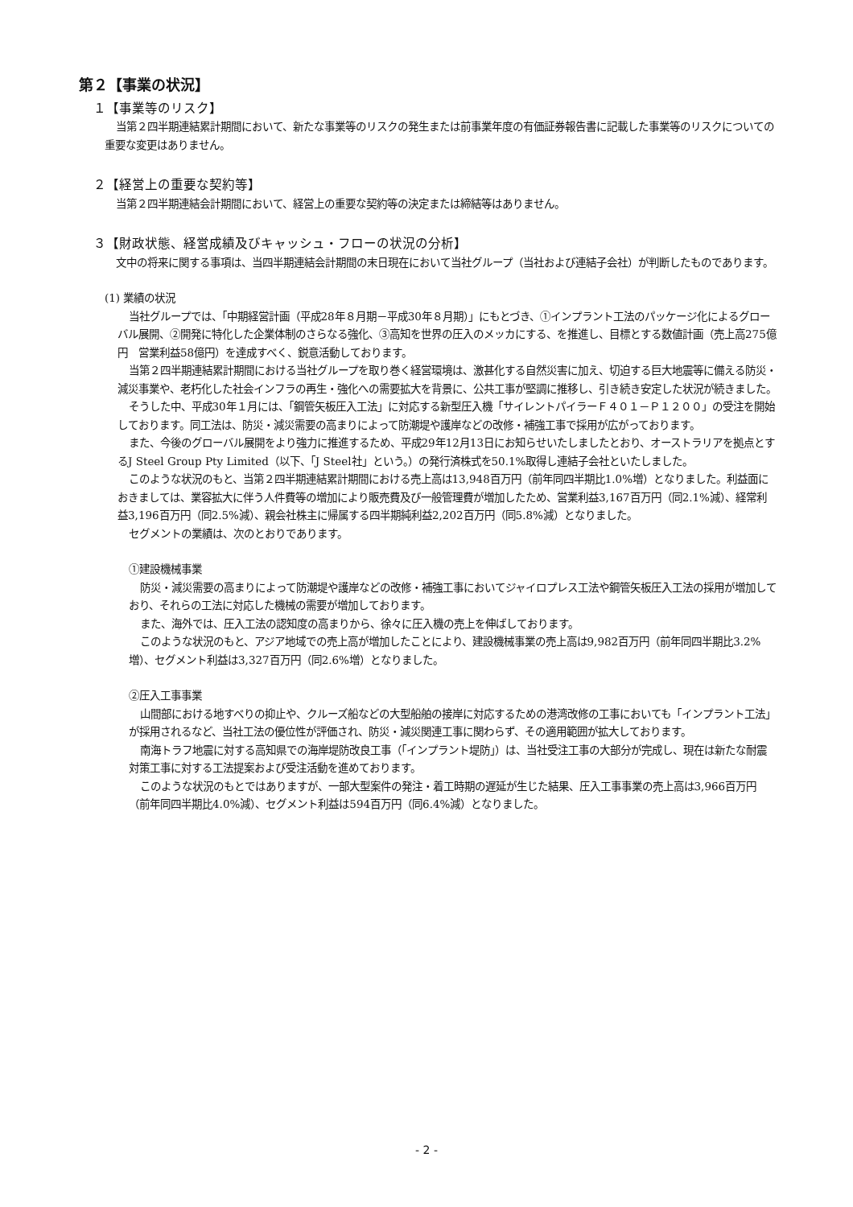第２【事業の状況】
１【事業等のリスク】
当第２四半期連結累計期間において、新たな事業等のリスクの発生または前事業年度の有価証券報告書に記載した事業等のリスクについての重要な変更はありません。
２【経営上の重要な契約等】
当第２四半期連結会計期間において、経営上の重要な契約等の決定または締結等はありません。
３【財政状態、経営成績及びキャッシュ・フローの状況の分析】
文中の将来に関する事項は、当四半期連結会計期間の末日現在において当社グループ（当社および連結子会社）が判断したものであります。
(1) 業績の状況
当社グループでは、「中期経営計画（平成28年８月期－平成30年８月期）」にもとづき、①インプラント工法のパッケージ化によるグローバル展開、②開発に特化した企業体制のさらなる強化、③高知を世界の圧入のメッカにする、を推進し、目標とする数値計画（売上高275億円　営業利益58億円）を達成すべく、鋭意活動しております。
当第２四半期連結累計期間における当社グループを取り巻く経営環境は、激甚化する自然災害に加え、切迫する巨大地震等に備える防災・減災事業や、老朽化した社会インフラの再生・強化への需要拡大を背景に、公共工事が堅調に推移し、引き続き安定した状況が続きました。
そうした中、平成30年１月には、「鋼管矢板圧入工法」に対応する新型圧入機「サイレントパイラーＦ４０１－Ｐ１２００」の受注を開始しております。同工法は、防災・減災需要の高まりによって防潮堤や護岸などの改修・補強工事で採用が広がっております。
また、今後のグローバル展開をより強力に推進するため、平成29年12月13日にお知らせいたしましたとおり、オーストラリアを拠点とするJ Steel Group Pty Limited（以下、「J Steel社」という。）の発行済株式を50.1%取得し連結子会社といたしました。
このような状況のもと、当第２四半期連結累計期間における売上高は13,948百万円（前年同四半期比1.0%増）となりました。利益面におきましては、業容拡大に伴う人件費等の増加により販売費及び一般管理費が増加したため、営業利益3,167百万円（同2.1%減）、経常利益3,196百万円（同2.5%減）、親会社株主に帰属する四半期純利益2,202百万円（同5.8%減）となりました。
セグメントの業績は、次のとおりであります。
①建設機械事業
防災・減災需要の高まりによって防潮堤や護岸などの改修・補強工事においてジャイロプレス工法や鋼管矢板圧入工法の採用が増加しており、それらの工法に対応した機械の需要が増加しております。
また、海外では、圧入工法の認知度の高まりから、徐々に圧入機の売上を伸ばしております。
このような状況のもと、アジア地域での売上高が増加したことにより、建設機械事業の売上高は9,982百万円（前年同四半期比3.2%増）、セグメント利益は3,327百万円（同2.6%増）となりました。
②圧入工事事業
山間部における地すべりの抑止や、クルーズ船などの大型船舶の接岸に対応するための港湾改修の工事においても「インプラント工法」が採用されるなど、当社工法の優位性が評価され、防災・減災関連工事に関わらず、その適用範囲が拡大しております。
南海トラフ地震に対する高知県での海岸堤防改良工事（「インプラント堤防」）は、当社受注工事の大部分が完成し、現在は新たな耐震対策工事に対する工法提案および受注活動を進めております。
このような状況のもとではありますが、一部大型案件の発注・着工時期の遅延が生じた結果、圧入工事事業の売上高は3,966百万円（前年同四半期比4.0%減）、セグメント利益は594百万円（同6.4%減）となりました。
- 2 -